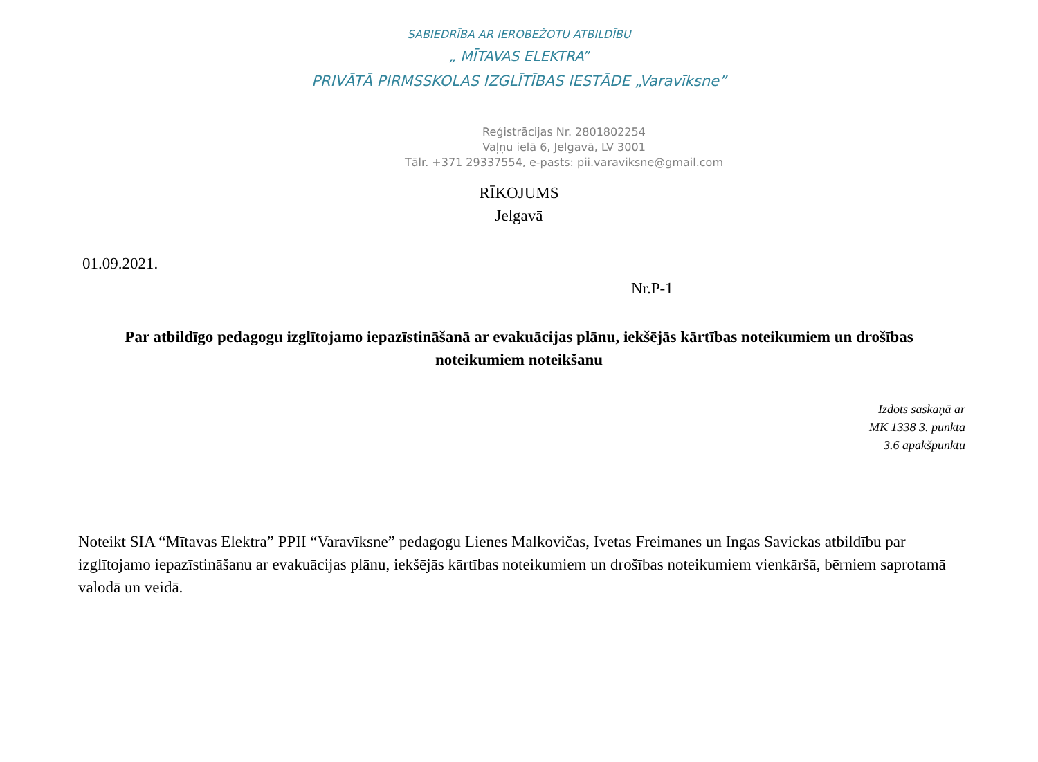SABIEDRĪBA AR IEROBEŽOTU ATBILDĪBU
„ MĪTAVAS ELEKTRA”
PRIVĀTĀ PIRMSSKOLAS IZGLĪTĪBAS IESTĀDE „Varavīksne”
Reģistrācijas Nr. 2801802254
Vaļņu ielā 6, Jelgavā, LV 3001
Tālr. +371 29337554, e-pasts: pii.varaviksne@gmail.com
RĪKOJUMS
Jelgavā
01.09.2021.
Nr.P-1
Par atbildīgo pedagogu izglītojamo iepazīstināšanā ar evakuācijas plānu, iekšējās kārtības noteikumiem un drošības noteikumiem noteikšanu
Izdots saskaņā ar
MK 1338 3. punkta
3.6 apakšpunktu
Noteikt SIA “Mītavas Elektra” PPII “Varavīksne” pedagogu Lienes Malkovičas, Ivetas Freimanes un Ingas Savickas atbildību par izglītojamo iepazīstināšanu ar evakuācijas plānu, iekšējās kārtības noteikumiem un drošības noteikumiem vienkāršā, bērniem saprotamā valodā un veidā.